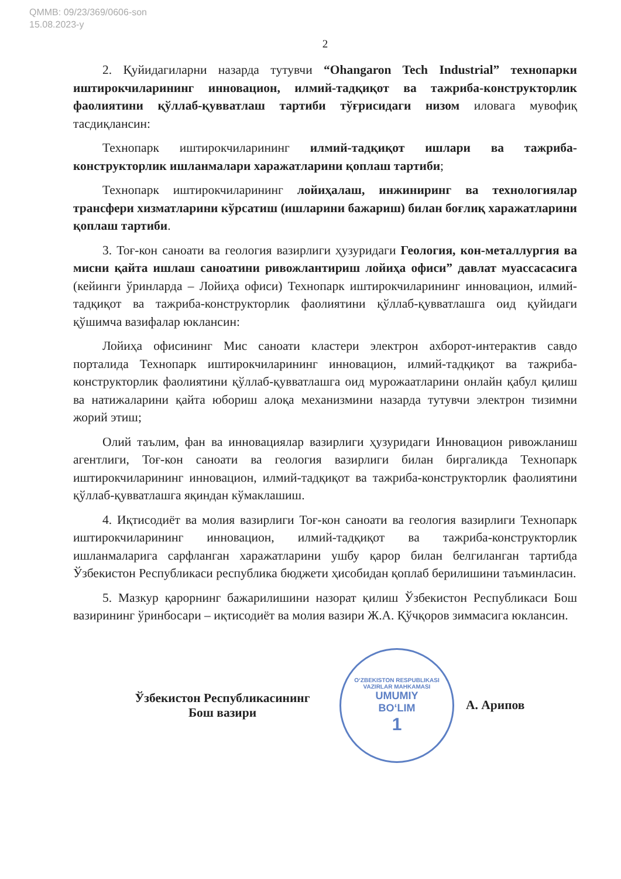QMMB: 09/23/369/0606-son
15.08.2023-y
2
2. Қуйидагиларни назарда тутувчи “Ohangaron Tech Industrial” технопарки иштирокчиларининг инновацион, илмий-тадқиқот ва тажриба-конструкторлик фаолиятини қўллаб-қувватлаш тартиби тўғрисидаги низом иловага мувофиқ тасдиқлансин:
Технопарк иштирокчиларининг илмий-тадқиқот ишлари ва тажриба-конструкторлик ишланмалари харажатларини қоплаш тартиби;
Технопарк иштирокчиларининг лойиҳалаш, инжиниринг ва технологиялар трансфери хизматларини кўрсатиш (ишларини бажариш) билан боғлиқ харажатларини қоплаш тартиби.
3. Тоғ-кон саноати ва геология вазирлиги ҳузуридаги Геология, кон-металлургия ва мисни қайта ишлаш саноатини ривожлантириш лойиҳа офиси” давлат муассасасига (кейинги ўринларда – Лойиҳа офиси) Технопарк иштирокчиларининг инновацион, илмий-тадқиқот ва тажриба-конструкторлик фаолиятини қўллаб-қувватлашга оид қуйидаги қўшимча вазифалар юклансин:
Лойиҳа офисининг Мис саноати кластери электрон ахборот-интерактив савдо порталида Технопарк иштирокчиларининг инновацион, илмий-тадқиқот ва тажриба-конструкторлик фаолиятини қўллаб-қувватлашга оид мурожаатларини онлайн қабул қилиш ва натижаларини қайта юбориш алоқа механизмини назарда тутувчи электрон тизимни жорий этиш;
Олий таълим, фан ва инновациялар вазирлиги ҳузуридаги Инновацион ривожланиш агентлиги, Тоғ-кон саноати ва геология вазирлиги билан биргаликда Технопарк иштирокчиларининг инновацион, илмий-тадқиқот ва тажриба-конструкторлик фаолиятини қўллаб-қувватлашга яқиндан кўмаклашиш.
4. Иқтисодиёт ва молия вазирлиги Тоғ-кон саноати ва геология вазирлиги Технопарк иштирокчиларининг инновацион, илмий-тадқиқот ва тажриба-конструкторлик ишланмаларига сарфланган харажатларини ушбу қарор билан белгиланган тартибда Ўзбекистон Республикаси республика бюджети ҳисобидан қоплаб берилишини таъминласин.
5. Мазкур қарорнинг бажарилишини назорат қилиш Ўзбекистон Республикаси Бош вазирининг ўринбосари – иқтисодиёт ва молия вазири Ж.А. Қўчқоров зиммасига юклансин.
Ўзбекистон Республикасининг
Бош вазири
O‘ZBEKISTON RESPUBLIKASI VAZIRLAR MAHKAMASI
UMUMIY
BO‘LIM
1
А. Арипов